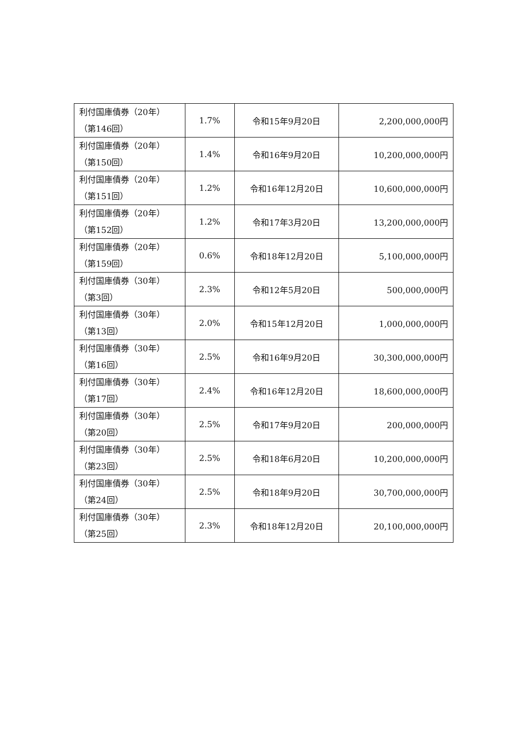| 利付国庫債券（20年） （第146回） | 1.7% | 令和15年9月20日 | 2,200,000,000円 |
| 利付国庫債券（20年） （第150回） | 1.4% | 令和16年9月20日 | 10,200,000,000円 |
| 利付国庫債券（20年） （第151回） | 1.2% | 令和16年12月20日 | 10,600,000,000円 |
| 利付国庫債券（20年） （第152回） | 1.2% | 令和17年3月20日 | 13,200,000,000円 |
| 利付国庫債券（20年） （第159回） | 0.6% | 令和18年12月20日 | 5,100,000,000円 |
| 利付国庫債券（30年） （第3回） | 2.3% | 令和12年5月20日 | 500,000,000円 |
| 利付国庫債券（30年） （第13回） | 2.0% | 令和15年12月20日 | 1,000,000,000円 |
| 利付国庫債券（30年） （第16回） | 2.5% | 令和16年9月20日 | 30,300,000,000円 |
| 利付国庫債券（30年） （第17回） | 2.4% | 令和16年12月20日 | 18,600,000,000円 |
| 利付国庫債券（30年） （第20回） | 2.5% | 令和17年9月20日 | 200,000,000円 |
| 利付国庫債券（30年） （第23回） | 2.5% | 令和18年6月20日 | 10,200,000,000円 |
| 利付国庫債券（30年） （第24回） | 2.5% | 令和18年9月20日 | 30,700,000,000円 |
| 利付国庫債券（30年） （第25回） | 2.3% | 令和18年12月20日 | 20,100,000,000円 |